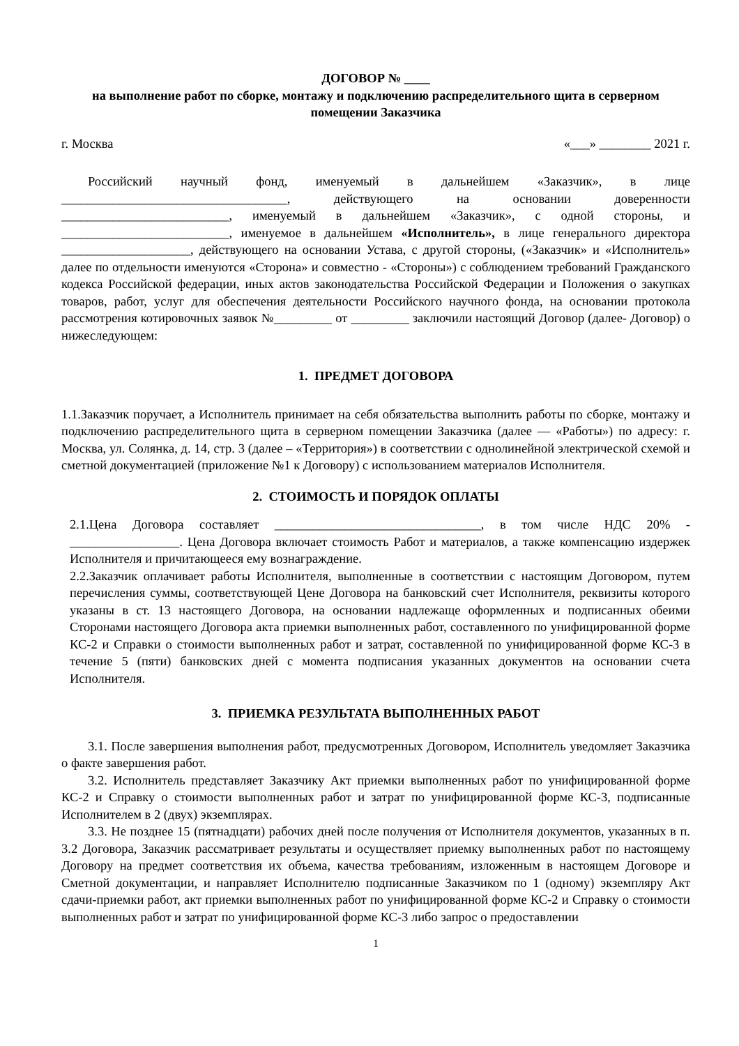ДОГОВОР № ____
на выполнение работ по сборке, монтажу и подключению распределительного щита в серверном помещении Заказчика
г. Москва «___» ________ 2021 г.
Российский научный фонд, именуемый в дальнейшем «Заказчик», в лице ___________________________________, действующего на основании доверенности __________________________, именуемый в дальнейшем «Заказчик», с одной стороны, и __________________________, именуемое в дальнейшем «Исполнитель», в лице генерального директора ____________________, действующего на основании Устава, с другой стороны, («Заказчик» и «Исполнитель» далее по отдельности именуются «Сторона» и совместно - «Стороны») с соблюдением требований Гражданского кодекса Российской федерации, иных актов законодательства Российской Федерации и Положения о закупках товаров, работ, услуг для обеспечения деятельности Российского научного фонда, на основании протокола рассмотрения котировочных заявок №_________ от _________ заключили настоящий Договор (далее- Договор) о нижеследующем:
1. ПРЕДМЕТ ДОГОВОРА
1.1.Заказчик поручает, а Исполнитель принимает на себя обязательства выполнить работы по сборке, монтажу и подключению распределительного щита в серверном помещении Заказчика (далее — «Работы») по адресу: г. Москва, ул. Солянка, д. 14, стр. 3 (далее – «Территория») в соответствии с однолинейной электрической схемой и сметной документацией (приложение №1 к Договору) с использованием материалов Исполнителя.
2. СТОИМОСТЬ И ПОРЯДОК ОПЛАТЫ
2.1.Цена Договора составляет ________________________________, в том числе НДС 20% - _________________. Цена Договора включает стоимость Работ и материалов, а также компенсацию издержек Исполнителя и причитающееся ему вознаграждение.
2.2.Заказчик оплачивает работы Исполнителя, выполненные в соответствии с настоящим Договором, путем перечисления суммы, соответствующей Цене Договора на банковский счет Исполнителя, реквизиты которого указаны в ст. 13 настоящего Договора, на основании надлежаще оформленных и подписанных обеими Сторонами настоящего Договора акта приемки выполненных работ, составленного по унифицированной форме КС-2 и Справки о стоимости выполненных работ и затрат, составленной по унифицированной форме КС-3 в течение 5 (пяти) банковских дней с момента подписания указанных документов на основании счета Исполнителя.
3. ПРИЕМКА РЕЗУЛЬТАТА ВЫПОЛНЕННЫХ РАБОТ
3.1. После завершения выполнения работ, предусмотренных Договором, Исполнитель уведомляет Заказчика о факте завершения работ.
3.2. Исполнитель представляет Заказчику Акт приемки выполненных работ по унифицированной форме КС-2 и Справку о стоимости выполненных работ и затрат по унифицированной форме КС-3, подписанные Исполнителем в 2 (двух) экземплярах.
3.3. Не позднее 15 (пятнадцати) рабочих дней после получения от Исполнителя документов, указанных в п. 3.2 Договора, Заказчик рассматривает результаты и осуществляет приемку выполненных работ по настоящему Договору на предмет соответствия их объема, качества требованиям, изложенным в настоящем Договоре и Сметной документации, и направляет Исполнителю подписанные Заказчиком по 1 (одному) экземпляру Акт сдачи-приемки работ, акт приемки выполненных работ по унифицированной форме КС-2 и Справку о стоимости выполненных работ и затрат по унифицированной форме КС-3 либо запрос о предоставлении
1